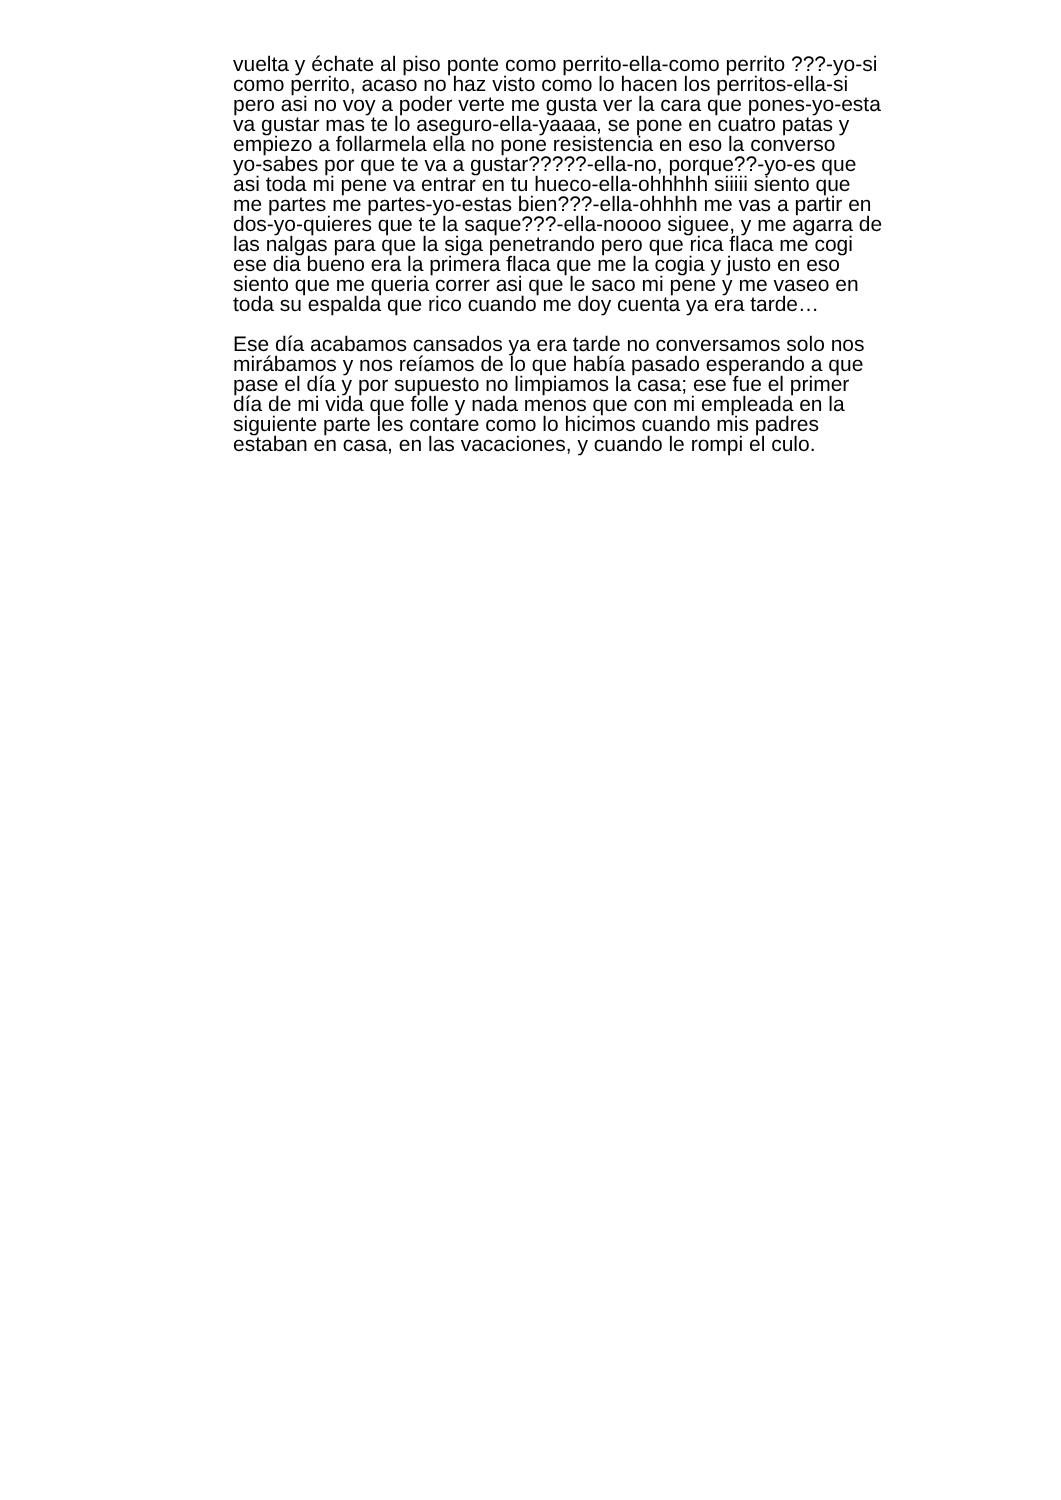vuelta y échate al piso ponte como perrito-ella-como perrito ???-yo-si
como perrito, acaso no haz visto como lo hacen los perritos-ella-si
pero asi no voy a poder verte me gusta ver la cara que pones-yo-esta
va gustar mas te lo aseguro-ella-yaaaa, se pone en cuatro patas y
empiezo a follarmela ella no pone resistencia en eso la converso
yo-sabes por que te va a gustar?????-ella-no, porque??-yo-es que
asi toda mi pene va entrar en tu hueco-ella-ohhhhh siiiii siento que
me partes me partes-yo-estas bien???-ella-ohhhh me vas a partir en
dos-yo-quieres que te la saque???-ella-noooo siguee, y me agarra de
las nalgas para que la siga penetrando pero que rica flaca me cogi
ese dia bueno era la primera flaca que me la cogia y justo en eso
siento que me queria correr asi que le saco mi pene y me vaseo en
toda su espalda que rico cuando me doy cuenta ya era tarde…
Ese día acabamos cansados ya era tarde no conversamos solo nos
mirábamos y nos reíamos de lo que había pasado esperando a que
pase el día y por supuesto no limpiamos la casa; ese fue el primer
día de mi vida que folle y nada menos que con mi empleada en la
siguiente parte les contare como lo hicimos cuando mis padres
estaban en casa, en las vacaciones, y cuando le rompi el culo.